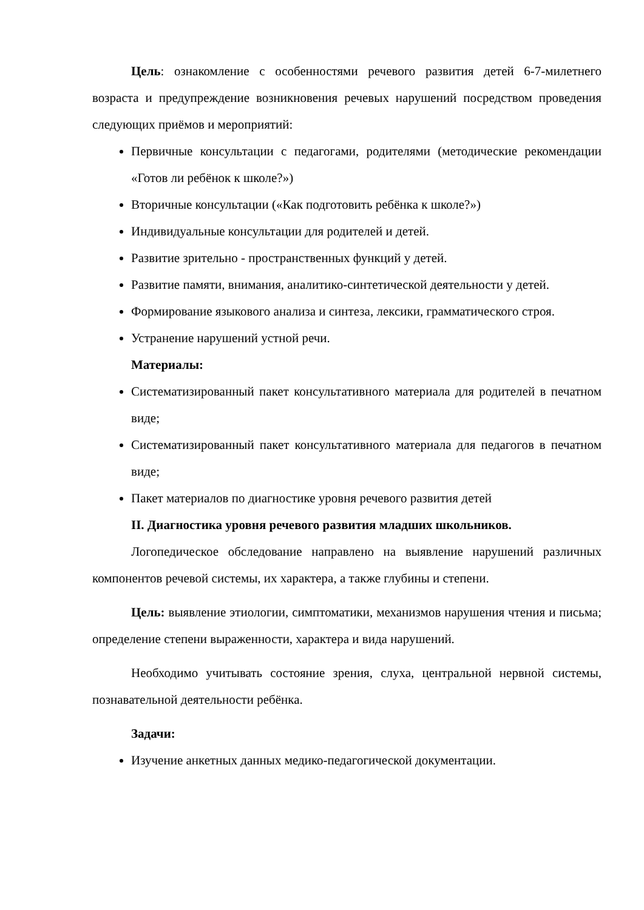Цель: ознакомление с особенностями речевого развития детей 6-7-милетнего возраста и предупреждение возникновения речевых нарушений посредством проведения следующих приёмов и мероприятий:
Первичные консультации с педагогами, родителями (методические рекомендации «Готов ли ребёнок к школе?»)
Вторичные консультации («Как подготовить ребёнка к школе?»)
Индивидуальные консультации для родителей и детей.
Развитие зрительно - пространственных функций у детей.
Развитие памяти, внимания, аналитико-синтетической деятельности у детей.
Формирование языкового анализа и синтеза, лексики, грамматического строя.
Устранение нарушений устной речи.
Материалы:
Систематизированный пакет консультативного материала для родителей в печатном виде;
Систематизированный пакет консультативного материала для педагогов в печатном виде;
Пакет материалов по диагностике уровня речевого развития детей
II. Диагностика уровня речевого развития младших школьников.
Логопедическое обследование направлено на выявление нарушений различных компонентов речевой системы, их характера, а также глубины и степени.
Цель: выявление этиологии, симптоматики, механизмов нарушения чтения и письма; определение степени выраженности, характера и вида нарушений.
Необходимо учитывать состояние зрения, слуха, центральной нервной системы, познавательной деятельности ребёнка.
Задачи:
Изучение анкетных данных медико-педагогической документации.